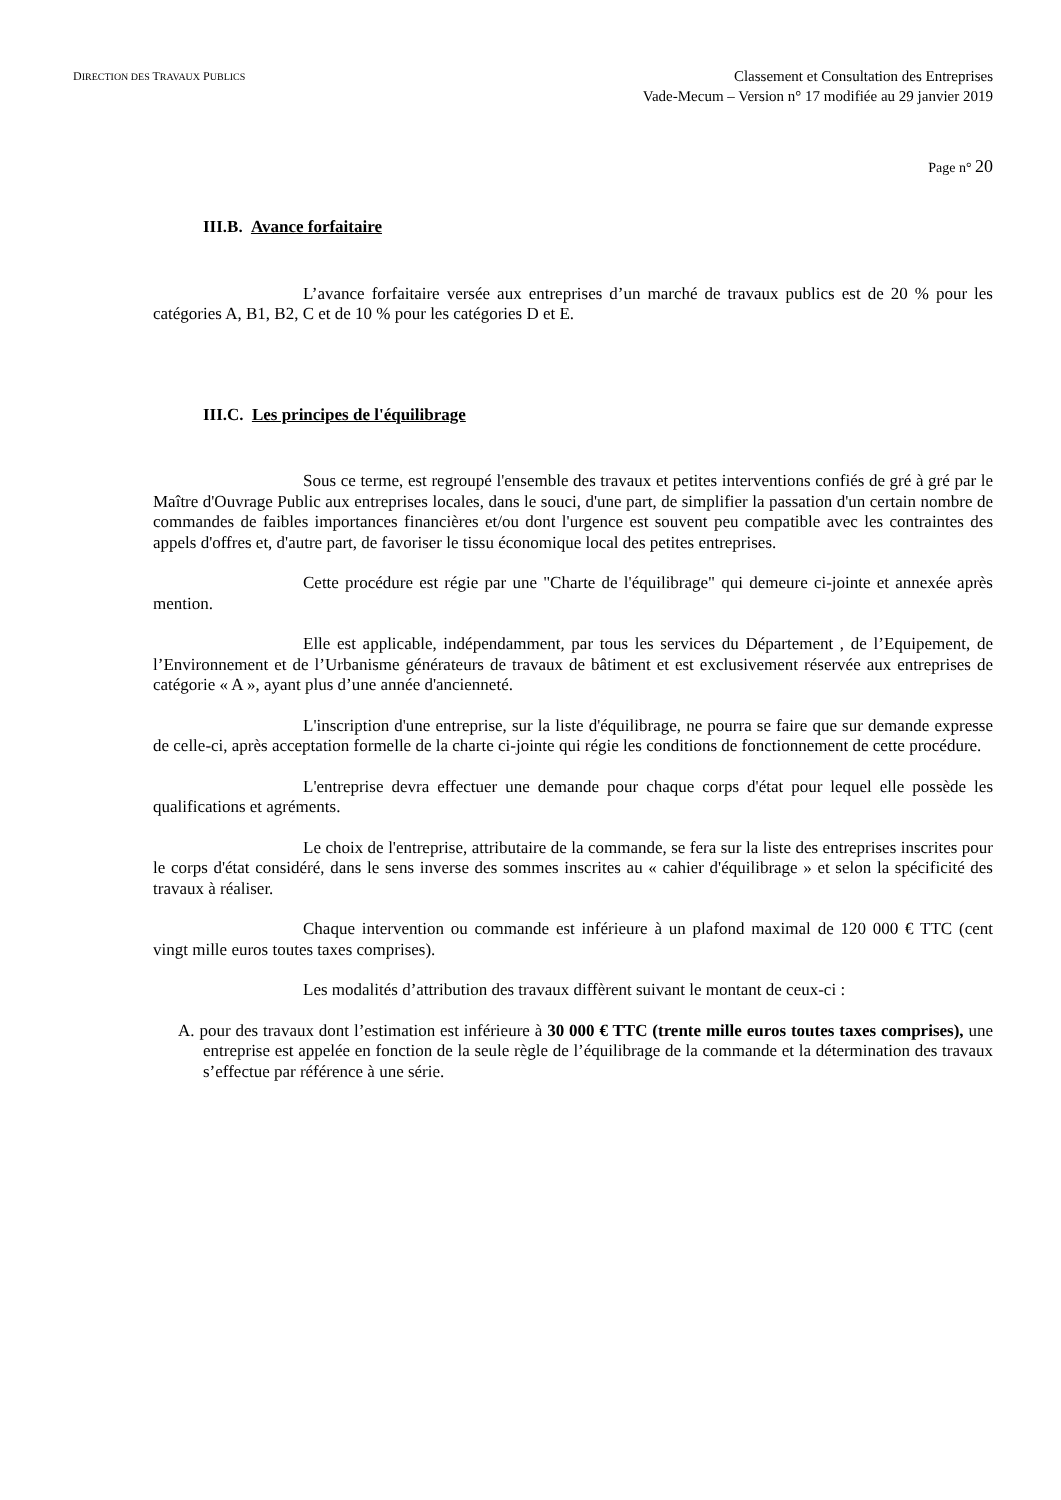DIRECTION DES TRAVAUX PUBLICS
Classement et Consultation des Entreprises
Vade-Mecum – Version n° 17 modifiée au 29 janvier 2019
Page n° 20
III.B. Avance forfaitaire
L’avance forfaitaire versée aux entreprises d’un marché de travaux publics est de 20 % pour les catégories A, B1, B2, C et de 10 % pour les catégories D et E.
III.C. Les principes de l'équilibrage
Sous ce terme, est regroupé l'ensemble des travaux et petites interventions confiés de gré à gré par le Maître d'Ouvrage Public aux entreprises locales, dans le souci, d'une part, de simplifier la passation d'un certain nombre de commandes de faibles importances financières et/ou dont l'urgence est souvent peu compatible avec les contraintes des appels d'offres et, d'autre part, de favoriser le tissu économique local des petites entreprises.
Cette procédure est régie par une "Charte de l'équilibrage" qui demeure ci-jointe et annexée après mention.
Elle est applicable, indépendamment, par tous les services du Département , de l’Equipement, de l’Environnement et de l’Urbanisme générateurs de travaux de bâtiment et est exclusivement réservée aux entreprises de catégorie « A », ayant plus d’une année d'ancienneté.
L'inscription d'une entreprise, sur la liste d'équilibrage, ne pourra se faire que sur demande expresse de celle-ci, après acceptation formelle de la charte ci-jointe qui régie les conditions de fonctionnement de cette procédure.
L'entreprise devra effectuer une demande pour chaque corps d'état pour lequel elle possède les qualifications et agréments.
Le choix de l'entreprise, attributaire de la commande, se fera sur la liste des entreprises inscrites pour le corps d'état considéré, dans le sens inverse des sommes inscrites au « cahier d'équilibrage » et selon la spécificité des travaux à réaliser.
Chaque intervention ou commande est inférieure à un plafond maximal de 120 000 € TTC (cent vingt mille euros toutes taxes comprises).
Les modalités d’attribution des travaux diffèrent suivant le montant de ceux-ci :
A. pour des travaux dont l’estimation est inférieure à 30 000 € TTC (trente mille euros toutes taxes comprises), une entreprise est appelée en fonction de la seule règle de l’équilibrage de la commande et la détermination des travaux s’effectue par référence à une série.